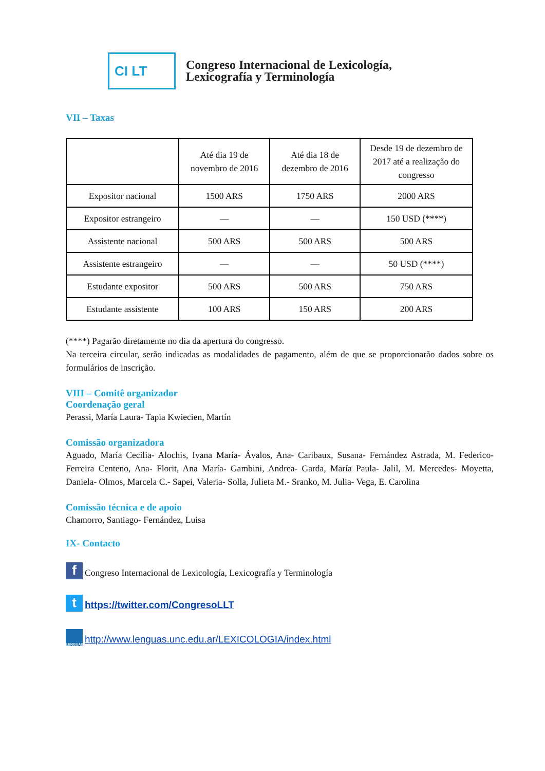CI LT
Congreso Internacional de Lexicología,
Lexicografía y Terminología
VII – Taxas
| | Até dia 19 de novembro de 2016 | Até dia 18 de dezembro de 2016 | Desde 19 de dezembro de 2017 até a realização do congresso |
| --- | --- | --- | --- |
| Expositor nacional | 1500 ARS | 1750 ARS | 2000 ARS |
| Expositor estrangeiro | — | — | 150 USD (****) |
| Assistente nacional | 500 ARS | 500 ARS | 500 ARS |
| Assistente estrangeiro | — | — | 50 USD (****) |
| Estudante expositor | 500 ARS | 500 ARS | 750 ARS |
| Estudante assistente | 100 ARS | 150 ARS | 200 ARS |
(****) Pagarão diretamente no dia da apertura do congresso.
Na terceira circular, serão indicadas as modalidades de pagamento, além de que se proporcionarão dados sobre os formulários de inscrição.
VIII – Comitê organizador
Coordenação geral
Perassi, María Laura- Tapia Kwiecien, Martín
Comissão organizadora
Aguado, María Cecilia- Alochis, Ivana María- Ávalos, Ana- Caribaux, Susana- Fernández Astrada, M. Federico- Ferreira Centeno, Ana- Florit, Ana María- Gambini, Andrea- Garda, María Paula- Jalil, M. Mercedes- Moyetta, Daniela- Olmos, Marcela C.- Sapei, Valeria- Solla, Julieta M.- Sranko, M. Julia- Vega, E. Carolina
Comissão técnica e de apoio
Chamorro, Santiago- Fernández, Luisa
IX- Contacto
f Congreso Internacional de Lexicología, Lexicografía y Terminología
t https://twitter.com/CongresoLLT
LENGUAS http://www.lenguas.unc.edu.ar/LEXICOLOGIA/index.html